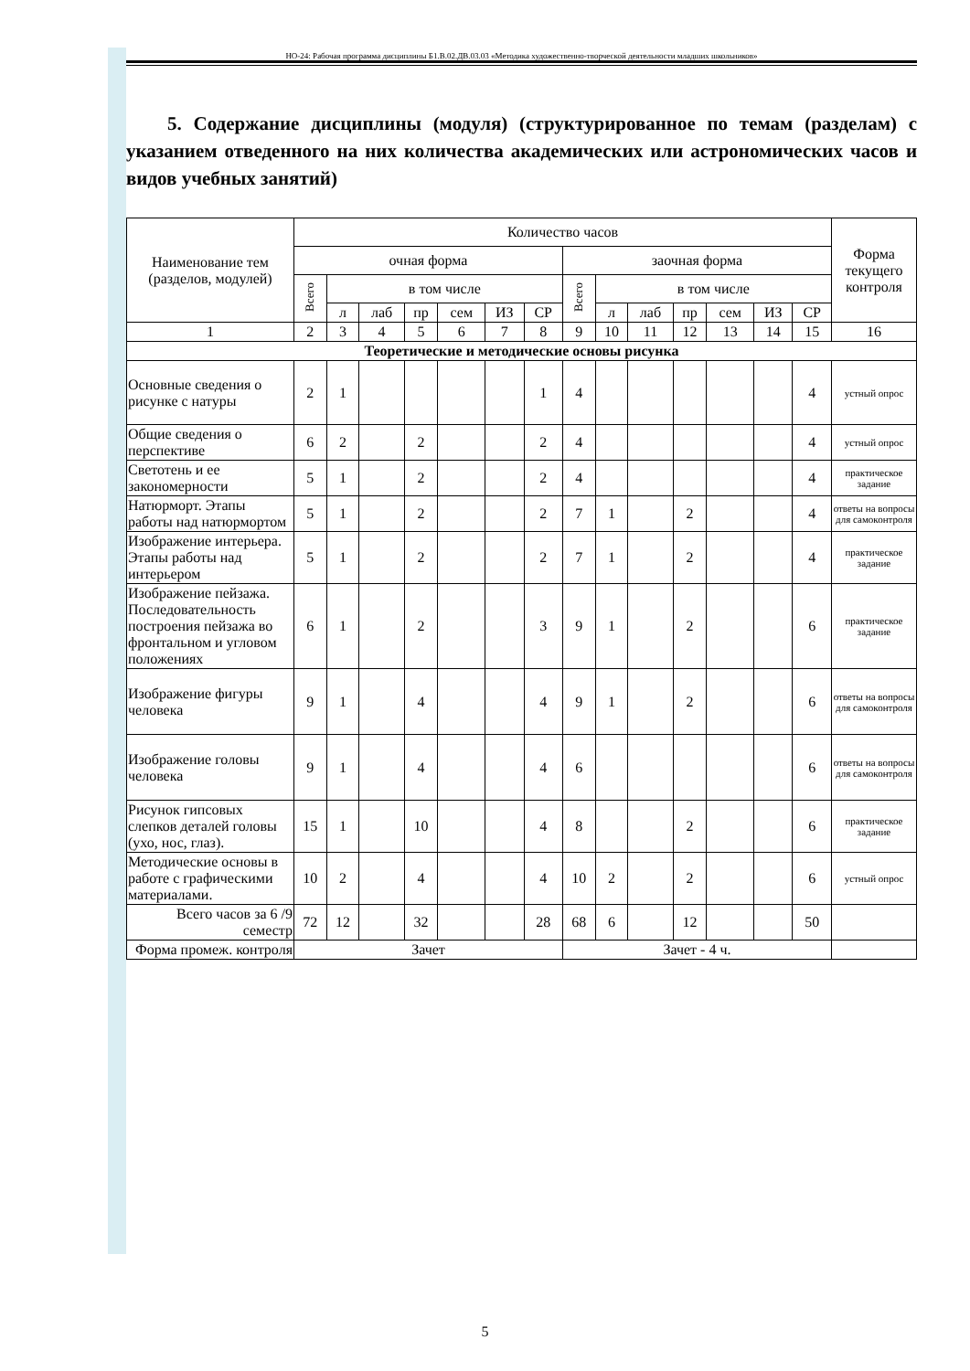НО-24: Рабочая программа дисциплины Б1.В.02.ДВ.03.03 «Методика художественно-творческой деятельности младших школьников»
5. Содержание дисциплины (модуля) (структурированное по темам (разделам) с указанием отведенного на них количества академических или астрономических часов и видов учебных занятий)
| Наименование тем (разделов, модулей) | Количество часов | | | | | | | | | | | | | | Форма текущего контроля |
| --- | --- | --- | --- | --- | --- | --- | --- | --- | --- | --- | --- | --- | --- | --- | --- |
| | очная форма | | | | | | | заочная форма | | | | | | | |
| | Всего | в том числе | | | | | | Всего | в том числе | | | | | | |
| | | л | лаб | пр | сем | ИЗ | СР | | л | лаб | пр | сем | ИЗ | СР | |
| 1 | 2 | 3 | 4 | 5 | 6 | 7 | 8 | 9 | 10 | 11 | 12 | 13 | 14 | 15 | 16 |
| Теоретические и методические основы рисунка | | | | | | | | | | | | | | | |
| Основные сведения о рисунке с натуры | 2 | 1 | | | | | 1 | 4 | | | | | | 4 | устный опрос |
| Общие сведения о перспективе | 6 | 2 | | 2 | | | 2 | 4 | | | | | | 4 | устный опрос |
| Светотень и ее закономерности | 5 | 1 | | 2 | | | 2 | 4 | | | | | | 4 | практическое задание |
| Натюрморт. Этапы работы над натюрмортом | 5 | 1 | | 2 | | | 2 | 7 | 1 | | 2 | | | 4 | ответы на вопросы для самоконтроля |
| Изображение интерьера. Этапы работы над интерьером | 5 | 1 | | 2 | | | 2 | 7 | 1 | | 2 | | | 4 | практическое задание |
| Изображение пейзажа. Последовательность построения пейзажа во фронтальном и угловом положениях | 6 | 1 | | 2 | | | 3 | 9 | 1 | | 2 | | | 6 | практическое задание |
| Изображение фигуры человека | 9 | 1 | | 4 | | | 4 | 9 | 1 | | 2 | | | 6 | ответы на вопросы для самоконтроля |
| Изображение головы человека | 9 | 1 | | 4 | | | 4 | 6 | | | | | | 6 | ответы на вопросы для самоконтроля |
| Рисунок гипсовых слепков деталей головы (ухо, нос, глаз). | 15 | 1 | | 10 | | | 4 | 8 | | | 2 | | | 6 | практическое задание |
| Методические основы в работе с графическими материалами. | 10 | 2 | | 4 | | | 4 | 10 | 2 | | 2 | | | 6 | устный опрос |
| Всего часов за 6 /9 семестр | 72 | 12 | | 32 | | | 28 | 68 | 6 | | 12 | | | 50 | |
| Форма промеж. контроля | Зачет | | | | | | | Зачет - 4 ч. | | | | | | | |
5